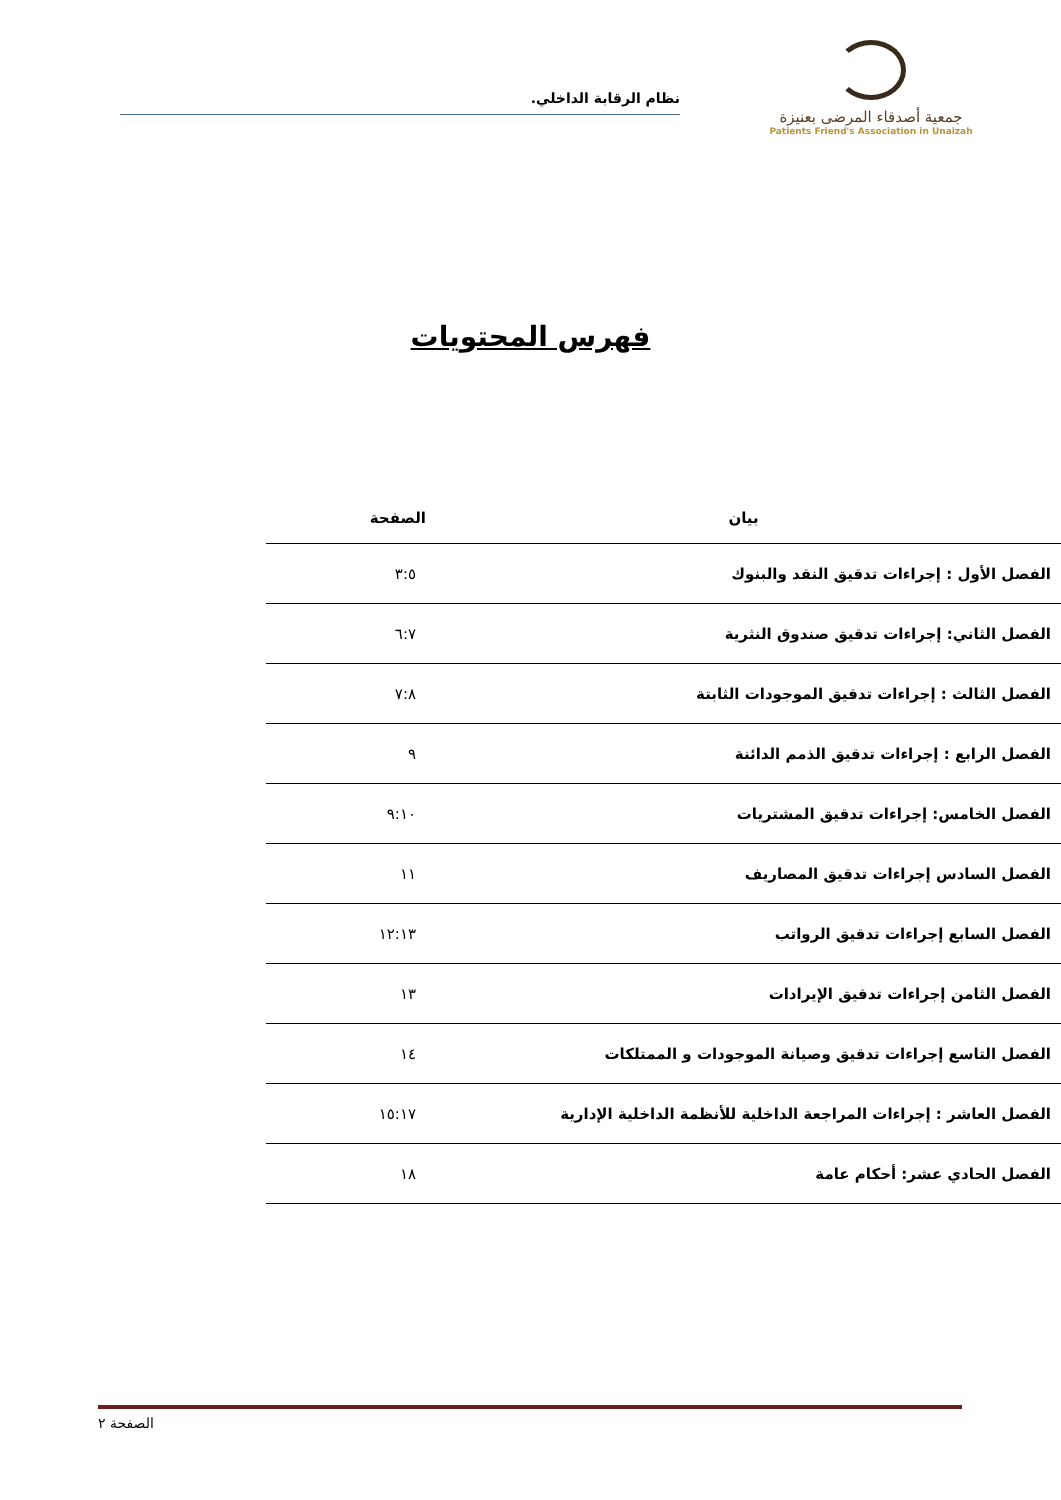جمعية أصدقاء المرضى بعنيزة
Patients Friend's Association in Unaizah
نظام الرقابة الداخلي.
فهرس المحتويات
| بيان | الصفحة |
| --- | --- |
| الفصل الأول : إجراءات تدقيق النقد والبنوك | ٣:٥ |
| الفصل الثاني: إجراءات تدقيق صندوق النثرية | ٦:٧ |
| الفصل الثالث : إجراءات تدقيق الموجودات الثابتة | ٧:٨ |
| الفصل الرابع : إجراءات تدقيق الذمم الدائنة | ٩ |
| الفصل الخامس: إجراءات تدقيق المشتريات | ٩:١٠ |
| الفصل السادس إجراءات تدقيق المصاريف | ١١ |
| الفصل السابع إجراءات تدقيق الرواتب | ١٢:١٣ |
| الفصل الثامن إجراءات تدقيق الإيرادات | ١٣ |
| الفصل التاسع إجراءات تدقيق وصيانة الموجودات و الممتلكات | ١٤ |
| الفصل العاشر : إجراءات المراجعة الداخلية للأنظمة الداخلية الإدارية | ١٥:١٧ |
| الفصل الحادي عشر: أحكام عامة | ١٨ |
الصفحة ٢